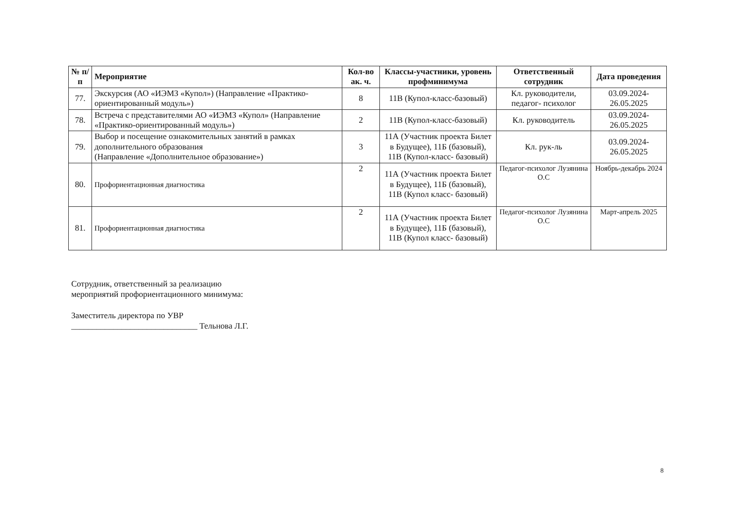| № п/п | Мероприятие | Кол-во ак. ч. | Классы-участники, уровень профминимума | Ответственный сотрудник | Дата проведения |
| --- | --- | --- | --- | --- | --- |
| 77. | Экскурсия (АО «ИЭМЗ «Купол») (Направление «Практико-ориентированный модуль») | 8 | 11В (Купол-класс-базовый) | Кл. руководители, педагог- психолог | 03.09.2024-26.05.2025 |
| 78. | Встреча с представителями АО «ИЭМЗ «Купол» (Направление «Практико-ориентированный модуль») | 2 | 11В (Купол-класс-базовый) | Кл. руководитель | 03.09.2024-26.05.2025 |
| 79. | Выбор и посещение ознакомительных занятий в рамках дополнительного образования (Направление «Дополнительное образование») | 3 | 11А (Участник проекта Билет в Будущее), 11Б (базовый), 11В (Купол-класс- базовый) | Кл. рук-ль | 03.09.2024-26.05.2025 |
| 80. | Профориентационная диагностика | 2 | 11А (Участник проекта Билет в Будущее), 11Б (базовый), 11В (Купол класс- базовый) | Педагог-психолог Лузянина О.С | Ноябрь-декабрь 2024 |
| 81. | Профориентационная диагностика | 2 | 11А (Участник проекта Билет в Будущее), 11Б (базовый), 11В (Купол класс- базовый) | Педагог-психолог Лузянина О.С | Март-апрель 2025 |
Сотрудник, ответственный за реализацию
мероприятий профориентационного минимума:
Заместитель директора по УВР
______________________________ Тельнова Л.Г.
8